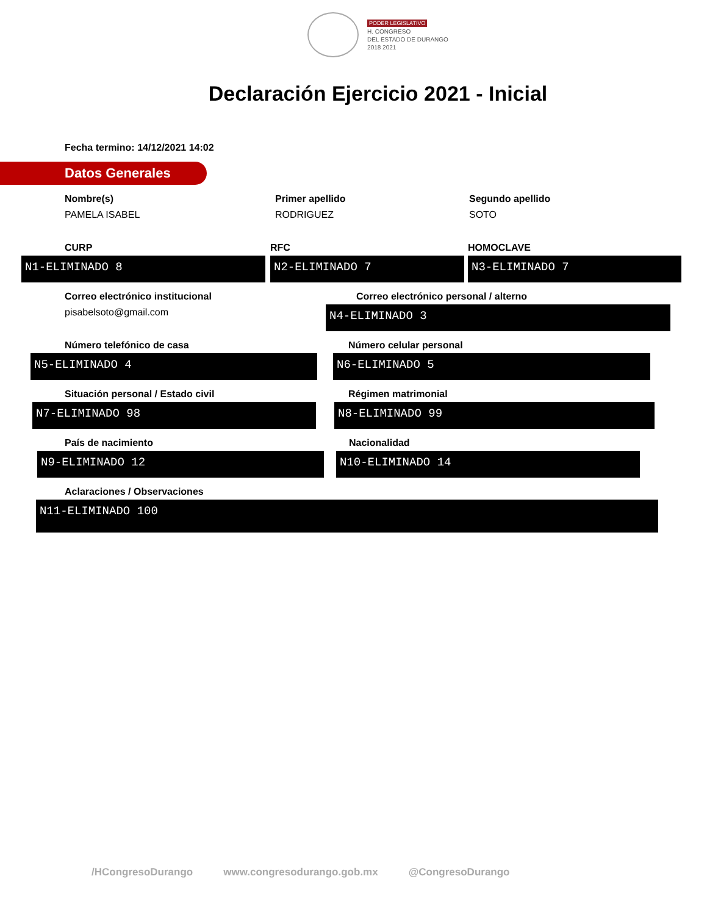PODER LEGISLATIVO
H. CONGRESO
DEL ESTADO DE DURANGO
2018 2021
Declaración Ejercicio 2021 - Inicial
Fecha termino: 14/12/2021 14:02
Datos Generales
Nombre(s)
PAMELA ISABEL
Primer apellido
RODRIGUEZ
Segundo apellido
SOTO
CURP
N1-ELIMINADO 8
RFC
N2-ELIMINADO 7
HOMOCLAVE
N3-ELIMINADO 7
Correo electrónico institucional
pisabelsoto@gmail.com
Correo electrónico personal / alterno
N4-ELIMINADO 3
Número telefónico de casa
N5-ELIMINADO 4
Número celular personal
N6-ELIMINADO 5
Situación personal / Estado civil
N7-ELIMINADO 98
Régimen matrimonial
N8-ELIMINADO 99
País de nacimiento
N9-ELIMINADO 12
Nacionalidad
N10-ELIMINADO 14
Aclaraciones / Observaciones
N11-ELIMINADO 100
/HCongresoDurango www.congresodurango.gob.mx @CongresoDurango